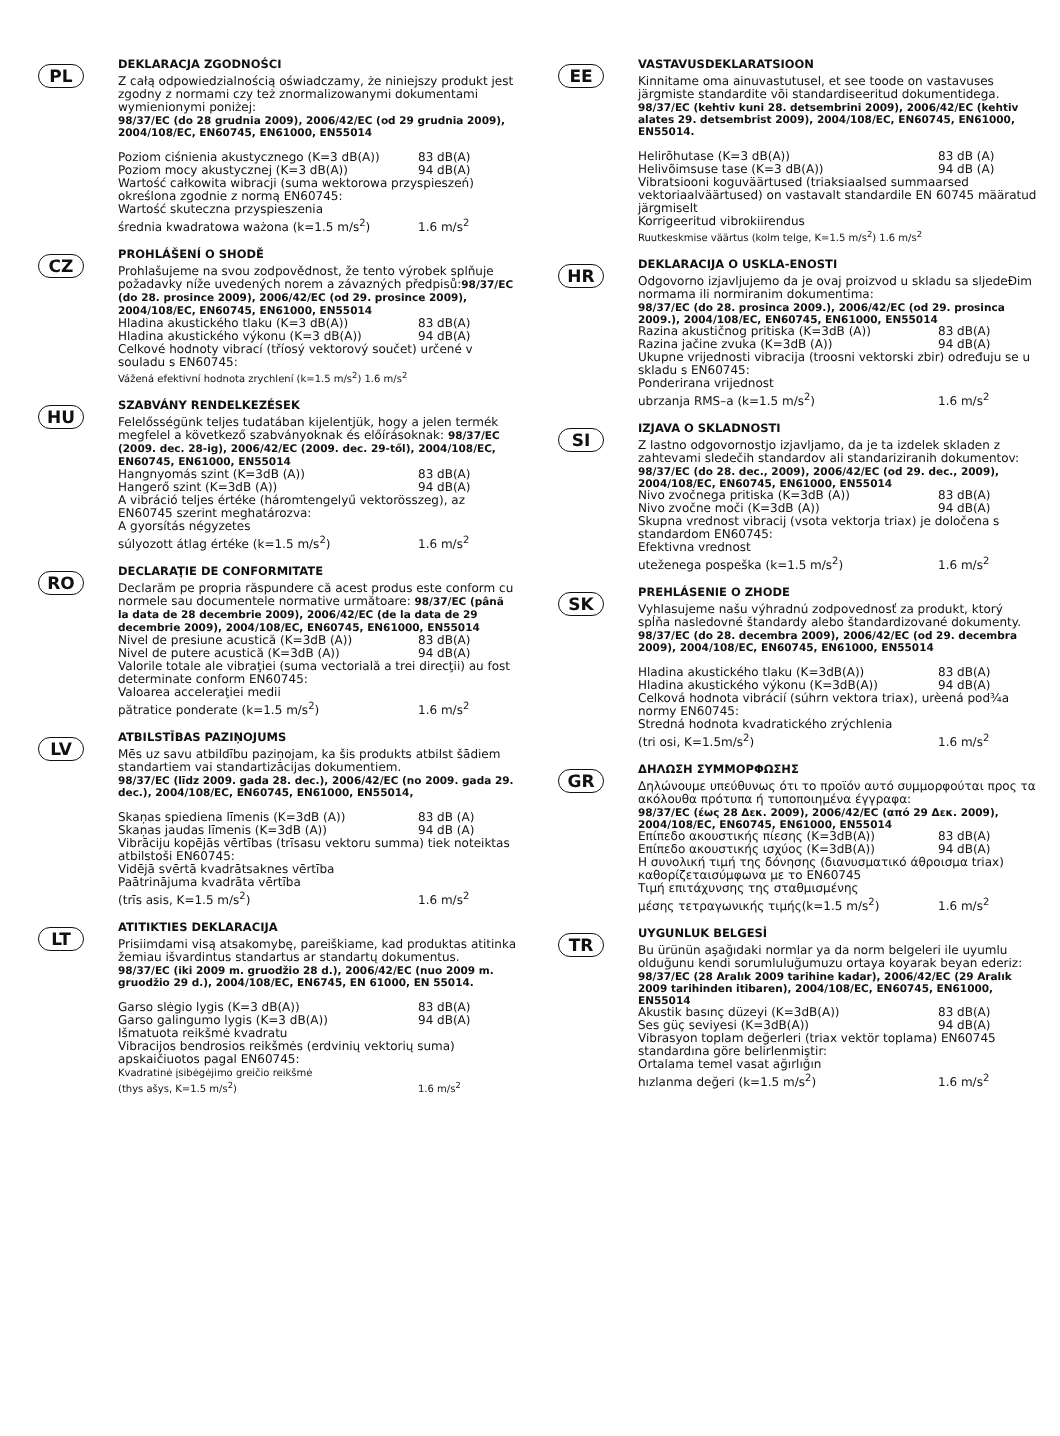PL
DEKLARACJA ZGODNOŚCI
Z całą odpowiedzialnością oświadczamy, że niniejszy produkt jest zgodny z normami czy też znormalizowanymi dokumentami wymienionymi poniżej:
98/37/EC (do 28 grudnia 2009), 2006/42/EC (od 29 grudnia 2009), 2004/108/EC, EN60745, EN61000, EN55014
Poziom ciśnienia akustycznego (K=3 dB(A)) 83 dB(A)
Poziom mocy akustycznej (K=3 dB(A)) 94 dB(A)
Wartość całkowita wibracji (suma wektorowa przyspieszeń) określona zgodnie z normą EN60745:
Wartość skuteczna przyspieszenia
średnia kwadratowa ważona (k=1.5 m/s<sup>2</sup>) 1.6 m/s<sup>2</sup>
CZ
PROHLÁŠENÍ O SHODĚ
Prohlašujeme na svou zodpovědnost, že tento výrobek splňuje požadavky níže uvedených norem a závazných předpisů:98/37/EC (do 28. prosince 2009), 2006/42/EC (od 29. prosince 2009), 2004/108/EC, EN60745, EN61000, EN55014
Hladina akustického tlaku (K=3 dB(A)) 83 dB(A)
Hladina akustického výkonu (K=3 dB(A)) 94 dB(A)
Celkové hodnoty vibrací (tříosý vektorový součet) určené v souladu s EN60745:
Vážená efektivní hodnota zrychlení (k=1.5 m/s<sup>2</sup>) 1.6 m/s<sup>2</sup>
HU
SZABVÁNY RENDELKEZÉSEK
Felelősségünk teljes tudatában kijelentjük, hogy a jelen termék megfelel a következő szabványoknak és előírásoknak: 98/37/EC (2009. dec. 28-ig), 2006/42/EC (2009. dec. 29-től), 2004/108/EC, EN60745, EN61000, EN55014
Hangnyomás szint (K=3dB (A)) 83 dB(A)
Hangerő szint (K=3dB (A)) 94 dB(A)
A vibráció teljes értéke (háromtengelyű vektorösszeg), az EN60745 szerint meghatározva:
A gyorsítás négyzetes
súlyozott átlag értéke (k=1.5 m/s<sup>2</sup>) 1.6 m/s<sup>2</sup>
RO
DECLARAŢIE DE CONFORMITATE
Declarăm pe propria răspundere că acest produs este conform cu normele sau documentele normative următoare: 98/37/EC (până la data de 28 decembrie 2009), 2006/42/EC (de la data de 29 decembrie 2009), 2004/108/EC, EN60745, EN61000, EN55014
Nivel de presiune acustică (K=3dB (A)) 83 dB(A)
Nivel de putere acustică (K=3dB (A)) 94 dB(A)
Valorile totale ale vibraţiei (suma vectorială a trei direcţii) au fost determinate conform EN60745:
Valoarea acceleraţiei medii
pătratice ponderate (k=1.5 m/s<sup>2</sup>) 1.6 m/s<sup>2</sup>
LV
ATBILSTĪBAS PAZIŅOJUMS
Mēs uz savu atbildību paziņojam, ka šis produkts atbilst šādiem standartiem vai standartizācijas dokumentiem.
98/37/EC (līdz 2009. gada 28. dec.), 2006/42/EC (no 2009. gada 29. dec.), 2004/108/EC, EN60745, EN61000, EN55014,
Skaņas spiediena līmenis (K=3dB (A)) 83 dB (A)
Skaņas jaudas līmenis (K=3dB (A)) 94 dB (A)
Vibrāciju kopējās vērtības (trīsasu vektoru summa) tiek noteiktas atbilstoši EN60745:
Vidējā svērtā kvadrātsaknes vērtība
Paātrinājuma kvadrāta vērtība
(trīs asis, K=1.5 m/s<sup>2</sup>) 1.6 m/s<sup>2</sup>
LT
ATITIKTIES DEKLARACIJA
Prisiimdami visą atsakomybę, pareiškiame, kad produktas atitinka žemiau išvardintus standartus ar standartų dokumentus.
98/37/EC (iki 2009 m. gruodžio 28 d.), 2006/42/EC (nuo 2009 m. gruodžio 29 d.), 2004/108/EC, EN6745, EN 61000, EN 55014.
Garso slėgio lygis (K=3 dB(A)) 83 dB(A)
Garso galingumo lygis (K=3 dB(A)) 94 dB(A)
Išmatuota reikšmė kvadratu
Vibracijos bendrosios reikšmės (erdvinių vektorių suma) apskaičiuotos pagal EN60745:
Kvadratinė įsibėgėjimo greičio reikšmė
(thys ašys, K=1.5 m/s<sup>2</sup>) 1.6 m/s<sup>2</sup>
EE
VASTAVUSDEKLARATSIOON
Kinnitame oma ainuvastutusel, et see toode on vastavuses järgmiste standardite või standardiseeritud dokumentidega.
98/37/EC (kehtiv kuni 28. detsembrini 2009), 2006/42/EC (kehtiv alates 29. detsembrist 2009), 2004/108/EC, EN60745, EN61000, EN55014.
Helirõhutase (K=3 dB(A)) 83 dB (A)
Helivõimsuse tase (K=3 dB(A)) 94 dB (A)
Vibratsiooni koguväärtused (triaksiaalsed summaarsed vektoriaalväärtused) on vastavalt standardile EN 60745 määratud järgmiselt
Korrigeeritud vibrokiirendus
Ruutkeskmise väärtus (kolm telge, K=1.5 m/s<sup>2</sup>) 1.6 m/s<sup>2</sup>
HR
DEKLARACIJA O USKLA-ENOSTI
Odgovorno izjavljujemo da je ovaj proizvod u skladu sa sljedeÐim normama ili normiranim dokumentima:
98/37/EC (do 28. prosinca 2009.), 2006/42/EC (od 29. prosinca 2009.), 2004/108/EC, EN60745, EN61000, EN55014
Razina akustičnog pritiska (K=3dB (A)) 83 dB(A)
Razina jačine zvuka (K=3dB (A)) 94 dB(A)
Ukupne vrijednosti vibracija (troosni vektorski zbir) određuju se u skladu s EN60745:
Ponderirana vrijednost
ubrzanja RMS–a (k=1.5 m/s<sup>2</sup>) 1.6 m/s<sup>2</sup>
SI
IZJAVA O SKLADNOSTI
Z lastno odgovornostjo izjavljamo, da je ta izdelek skladen z zahtevami sledečih standardov ali standariziranih dokumentov:
98/37/EC (do 28. dec., 2009), 2006/42/EC (od 29. dec., 2009), 2004/108/EC, EN60745, EN61000, EN55014
Nivo zvočnega pritiska (K=3dB (A)) 83 dB(A)
Nivo zvočne moči (K=3dB (A)) 94 dB(A)
Skupna vrednost vibracij (vsota vektorja triax) je določena s standardom EN60745:
Efektivna vrednost
uteženega pospeška (k=1.5 m/s<sup>2</sup>) 1.6 m/s<sup>2</sup>
SK
PREHLÁSENIE O ZHODE
Vyhlasujeme našu výhradnú zodpovednosť za produkt, ktorý spĺňa nasledovné štandardy alebo štandardizované dokumenty.
98/37/EC (do 28. decembra 2009), 2006/42/EC (od 29. decembra 2009), 2004/108/EC, EN60745, EN61000, EN55014
Hladina akustického tlaku (K=3dB(A)) 83 dB(A)
Hladina akustického výkonu (K=3dB(A)) 94 dB(A)
Celková hodnota vibrácií (súhrn vektora triax), urèená pod¾a normy EN60745:
Stredná hodnota kvadratického zrýchlenia
(tri osi, K=1.5m/s<sup>2</sup>) 1.6 m/s<sup>2</sup>
GR
ΔΗΛΩΣΗ ΣΥΜΜΟΡΦΩΣΗΣ
Δηλώνουμε υπεύθυνως ότι το προϊόν αυτό συμμορφούται προς τα ακόλουθα πρότυπα ή τυποποιημένα έγγραφα:
98/37/EC (έως 28 Δεκ. 2009), 2006/42/EC (από 29 Δεκ. 2009), 2004/108/EC, EN60745, EN61000, EN55014
Επίπεδο ακουστικής πίεσης (K=3dB(A)) 83 dB(A)
Επίπεδο ακουστικής ισχύος (K=3dB(A)) 94 dB(A)
Η συνολική τιμή της δόνησης (διανυσματικό άθροισμα triax) καθορίζεταισύμφωνα με το EN60745
Τιμή επιτάχυνσης της σταθμισμένης
μέσης τετραγωνικής τιμής(k=1.5 m/s<sup>2</sup>) 1.6 m/s<sup>2</sup>
TR
UYGUNLUK BELGESİ
Bu ürünün aşağıdaki normlar ya da norm belgeleri ile uyumlu olduğunu kendi sorumluluğumuzu ortaya koyarak beyan ederiz:
98/37/EC (28 Aralık 2009 tarihine kadar), 2006/42/EC (29 Aralık 2009 tarihinden itibaren), 2004/108/EC, EN60745, EN61000, EN55014
Akustik basınç düzeyi (K=3dB(A)) 83 dB(A)
Ses güç seviyesi (K=3dB(A)) 94 dB(A)
Vibrasyon toplam değerleri (triax vektör toplama) EN60745 standardına göre belirlenmiştir:
Ortalama temel vasat ağırlığın
hızlanma değeri (k=1.5 m/s<sup>2</sup>) 1.6 m/s<sup>2</sup>